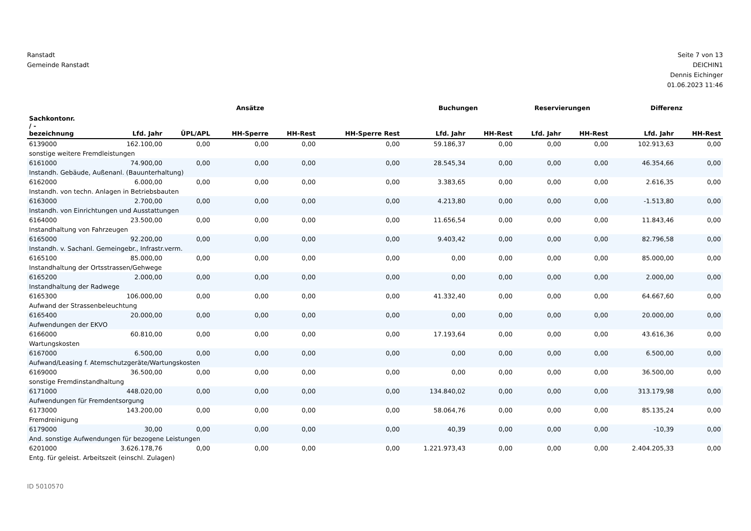Ranstadt
Gemeinde Ranstadt
Seite 7 von 13
DEICHIN1
Dennis Eichinger
01.06.2023 11:46
| | Ansätze | | | | | Buchungen | | Reservierungen | | Differenz | |
| --- | --- | --- | --- | --- | --- | --- | --- | --- | --- | --- | --- |
| Sachkontonr. / - bezeichnung | Lfd. Jahr | ÜPL/APL | HH-Sperre | HH-Rest | HH-Sperre Rest | Lfd. Jahr | HH-Rest | Lfd. Jahr | HH-Rest | Lfd. Jahr | HH-Rest |
| 6139000 | 162.100,00 | 0,00 | 0,00 | 0,00 | 0,00 | 59.186,37 | 0,00 | 0,00 | 0,00 | 102.913,63 | 0,00 |
| sonstige weitere Fremdleistungen | | | | | | | | | | | |
| 6161000 | 74.900,00 | 0,00 | 0,00 | 0,00 | 0,00 | 28.545,34 | 0,00 | 0,00 | 0,00 | 46.354,66 | 0,00 |
| Instandh. Gebäude, Außenanl. (Bauunterhaltung) | | | | | | | | | | | |
| 6162000 | 6.000,00 | 0,00 | 0,00 | 0,00 | 0,00 | 3.383,65 | 0,00 | 0,00 | 0,00 | 2.616,35 | 0,00 |
| Instandh. von techn. Anlagen in Betriebsbauten | | | | | | | | | | | |
| 6163000 | 2.700,00 | 0,00 | 0,00 | 0,00 | 0,00 | 4.213,80 | 0,00 | 0,00 | 0,00 | -1.513,80 | 0,00 |
| Instandh. von Einrichtungen und Ausstattungen | | | | | | | | | | | |
| 6164000 | 23.500,00 | 0,00 | 0,00 | 0,00 | 0,00 | 11.656,54 | 0,00 | 0,00 | 0,00 | 11.843,46 | 0,00 |
| Instandhaltung von Fahrzeugen | | | | | | | | | | | |
| 6165000 | 92.200,00 | 0,00 | 0,00 | 0,00 | 0,00 | 9.403,42 | 0,00 | 0,00 | 0,00 | 82.796,58 | 0,00 |
| Instandh. v. Sachanl. Gemeingebr., Infrastr.verm. | | | | | | | | | | | |
| 6165100 | 85.000,00 | 0,00 | 0,00 | 0,00 | 0,00 | 0,00 | 0,00 | 0,00 | 0,00 | 85.000,00 | 0,00 |
| Instandhaltung der Ortsstrassen/Gehwege | | | | | | | | | | | |
| 6165200 | 2.000,00 | 0,00 | 0,00 | 0,00 | 0,00 | 0,00 | 0,00 | 0,00 | 0,00 | 2.000,00 | 0,00 |
| Instandhaltung der Radwege | | | | | | | | | | | |
| 6165300 | 106.000,00 | 0,00 | 0,00 | 0,00 | 0,00 | 41.332,40 | 0,00 | 0,00 | 0,00 | 64.667,60 | 0,00 |
| Aufwand der Strassenbeleuchtung | | | | | | | | | | | |
| 6165400 | 20.000,00 | 0,00 | 0,00 | 0,00 | 0,00 | 0,00 | 0,00 | 0,00 | 0,00 | 20.000,00 | 0,00 |
| Aufwendungen der EKVO | | | | | | | | | | | |
| 6166000 | 60.810,00 | 0,00 | 0,00 | 0,00 | 0,00 | 17.193,64 | 0,00 | 0,00 | 0,00 | 43.616,36 | 0,00 |
| Wartungskosten | | | | | | | | | | | |
| 6167000 | 6.500,00 | 0,00 | 0,00 | 0,00 | 0,00 | 0,00 | 0,00 | 0,00 | 0,00 | 6.500,00 | 0,00 |
| Aufwand/Leasing f. Atemschutzgeräte/Wartungskosten | | | | | | | | | | | |
| 6169000 | 36.500,00 | 0,00 | 0,00 | 0,00 | 0,00 | 0,00 | 0,00 | 0,00 | 0,00 | 36.500,00 | 0,00 |
| sonstige Fremdinstandhaltung | | | | | | | | | | | |
| 6171000 | 448.020,00 | 0,00 | 0,00 | 0,00 | 0,00 | 134.840,02 | 0,00 | 0,00 | 0,00 | 313.179,98 | 0,00 |
| Aufwendungen für Fremdentsorgung | | | | | | | | | | | |
| 6173000 | 143.200,00 | 0,00 | 0,00 | 0,00 | 0,00 | 58.064,76 | 0,00 | 0,00 | 0,00 | 85.135,24 | 0,00 |
| Fremdreinigung | | | | | | | | | | | |
| 6179000 | 30,00 | 0,00 | 0,00 | 0,00 | 0,00 | 40,39 | 0,00 | 0,00 | 0,00 | -10,39 | 0,00 |
| And. sonstige Aufwendungen für bezogene Leistungen | | | | | | | | | | | |
| 6201000 | 3.626.178,76 | 0,00 | 0,00 | 0,00 | 0,00 | 1.221.973,43 | 0,00 | 0,00 | 0,00 | 2.404.205,33 | 0,00 |
| Entg. für geleist. Arbeitszeit (einschl. Zulagen) | | | | | | | | | | | |
ID 5010570